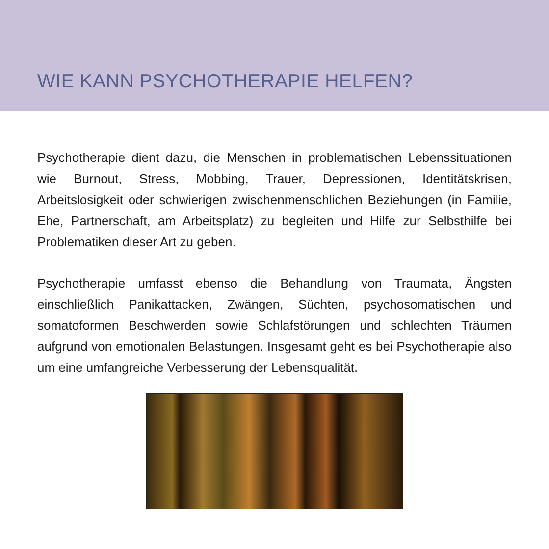WIE KANN PSYCHOTHERAPIE HELFEN?
Psychotherapie dient dazu, die Menschen in problematischen Lebens­situationen wie Burnout, Stress, Mobbing, Trauer, Depressionen, Iden­titätskrisen, Arbeitslosigkeit oder schwierigen zwischenmenschlichen Beziehungen (in Familie, Ehe, Partnerschaft, am Arbeitsplatz) zu begleiten und Hilfe zur Selbsthilfe bei Problematiken dieser Art zu geben.
Psychotherapie umfasst ebenso die Behandlung von Traumata, Ängsten einschließlich Panikattacken, Zwängen, Süchten, psychosomatischen und somatoformen Beschwerden sowie Schlafstörungen und schlechten Träumen aufgrund von emotionalen Belastungen. Insgesamt geht es bei Psychotherapie also um eine umfangreiche Verbesserung der Lebensqualität.